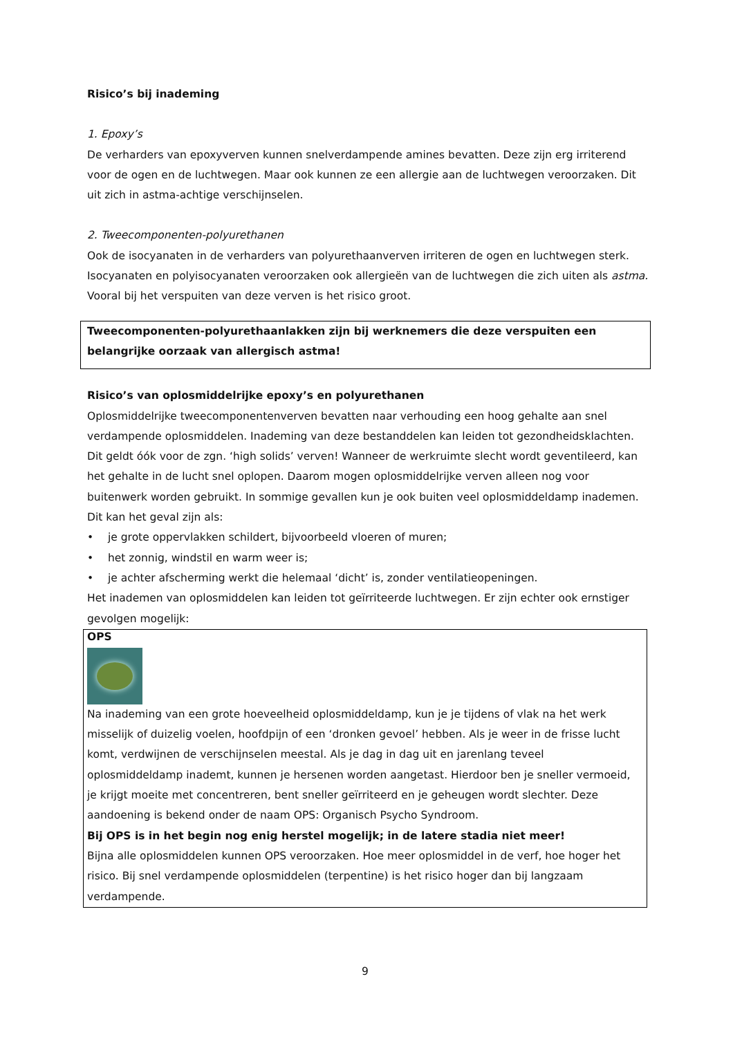Risico’s bij inademing
1. Epoxy’s
De verharders van epoxyverven kunnen snelverdampende amines bevatten. Deze zijn erg irriterend voor de ogen en de luchtwegen. Maar ook kunnen ze een allergie aan de luchtwegen veroorzaken. Dit uit zich in astma-achtige verschijnselen.
2. Tweecomponenten-polyurethanen
Ook de isocyanaten in de verharders van polyurethaanverven irriteren de ogen en luchtwegen sterk. Isocyanaten en polyisocyanaten veroorzaken ook allergieën van de luchtwegen die zich uiten als astma. Vooral bij het verspuiten van deze verven is het risico groot.
Tweecomponenten-polyurethaanlakken zijn bij werknemers die deze verspuiten een belangrijke oorzaak van allergisch astma!
Risico’s van oplosmiddelrijke epoxy’s en polyurethanen
Oplosmiddelrijke tweecomponentenverven bevatten naar verhouding een hoog gehalte aan snel verdampende oplosmiddelen. Inademing van deze bestanddelen kan leiden tot gezondheidsklachten. Dit geldt óók voor de zgn. ‘high solids’ verven! Wanneer de werkruimte slecht wordt geventileerd, kan het gehalte in de lucht snel oplopen. Daarom mogen oplosmiddelrijke verven alleen nog voor buitenwerk worden gebruikt. In sommige gevallen kun je ook buiten veel oplosmiddeldamp inademen. Dit kan het geval zijn als:
• je grote oppervlakken schildert, bijvoorbeeld vloeren of muren;
• het zonnig, windstil en warm weer is;
• je achter afscherming werkt die helemaal ‘dicht’ is, zonder ventilatieopeningen.
Het inademen van oplosmiddelen kan leiden tot geïrriteerde luchtwegen. Er zijn echter ook ernstiger gevolgen mogelijk:
OPS
Na inademing van een grote hoeveelheid oplosmiddeldamp, kun je je tijdens of vlak na het werk misselijk of duizelig voelen, hoofdpijn of een ‘dronken gevoel’ hebben. Als je weer in de frisse lucht komt, verdwijnen de verschijnselen meestal. Als je dag in dag uit en jarenlang teveel oplosmiddeldamp inademt, kunnen je hersenen worden aangetast. Hierdoor ben je sneller vermoeid, je krijgt moeite met concentreren, bent sneller geïrriteerd en je geheugen wordt slechter. Deze aandoening is bekend onder de naam OPS: Organisch Psycho Syndroom.
Bij OPS is in het begin nog enig herstel mogelijk; in de latere stadia niet meer!
Bijna alle oplosmiddelen kunnen OPS veroorzaken. Hoe meer oplosmiddel in de verf, hoe hoger het risico. Bij snel verdampende oplosmiddelen (terpentine) is het risico hoger dan bij langzaam verdampende.
9